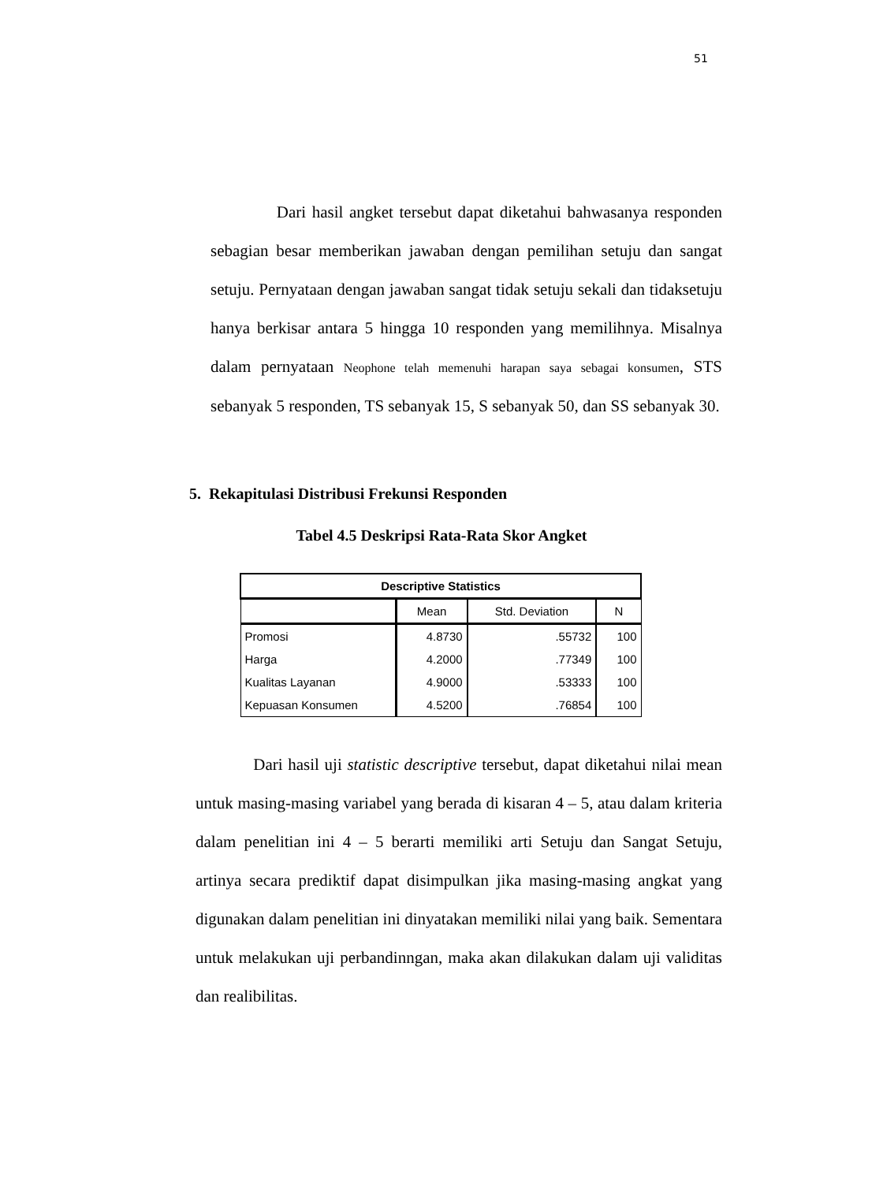51
Dari hasil angket tersebut dapat diketahui bahwasanya responden sebagian besar memberikan jawaban dengan pemilihan setuju dan sangat setuju. Pernyataan dengan jawaban sangat tidak setuju sekali dan tidaksetuju hanya berkisar antara 5 hingga 10 responden yang memilihnya. Misalnya dalam pernyataan Neophone telah memenuhi harapan saya sebagai konsumen, STS sebanyak 5 responden, TS sebanyak 15, S sebanyak 50, dan SS sebanyak 30.
5. Rekapitulasi Distribusi Frekunsi Responden
Tabel 4.5 Deskripsi Rata-Rata Skor Angket
| Descriptive Statistics | | | |
| --- | --- | --- | --- |
| | Mean | Std. Deviation | N |
| Promosi | 4.8730 | .55732 | 100 |
| Harga | 4.2000 | .77349 | 100 |
| Kualitas Layanan | 4.9000 | .53333 | 100 |
| Kepuasan Konsumen | 4.5200 | .76854 | 100 |
Dari hasil uji statistic descriptive tersebut, dapat diketahui nilai mean untuk masing-masing variabel yang berada di kisaran 4 – 5, atau dalam kriteria dalam penelitian ini 4 – 5 berarti memiliki arti Setuju dan Sangat Setuju, artinya secara prediktif dapat disimpulkan jika masing-masing angkat yang digunakan dalam penelitian ini dinyatakan memiliki nilai yang baik. Sementara untuk melakukan uji perbandinngan, maka akan dilakukan dalam uji validitas dan realibilitas.